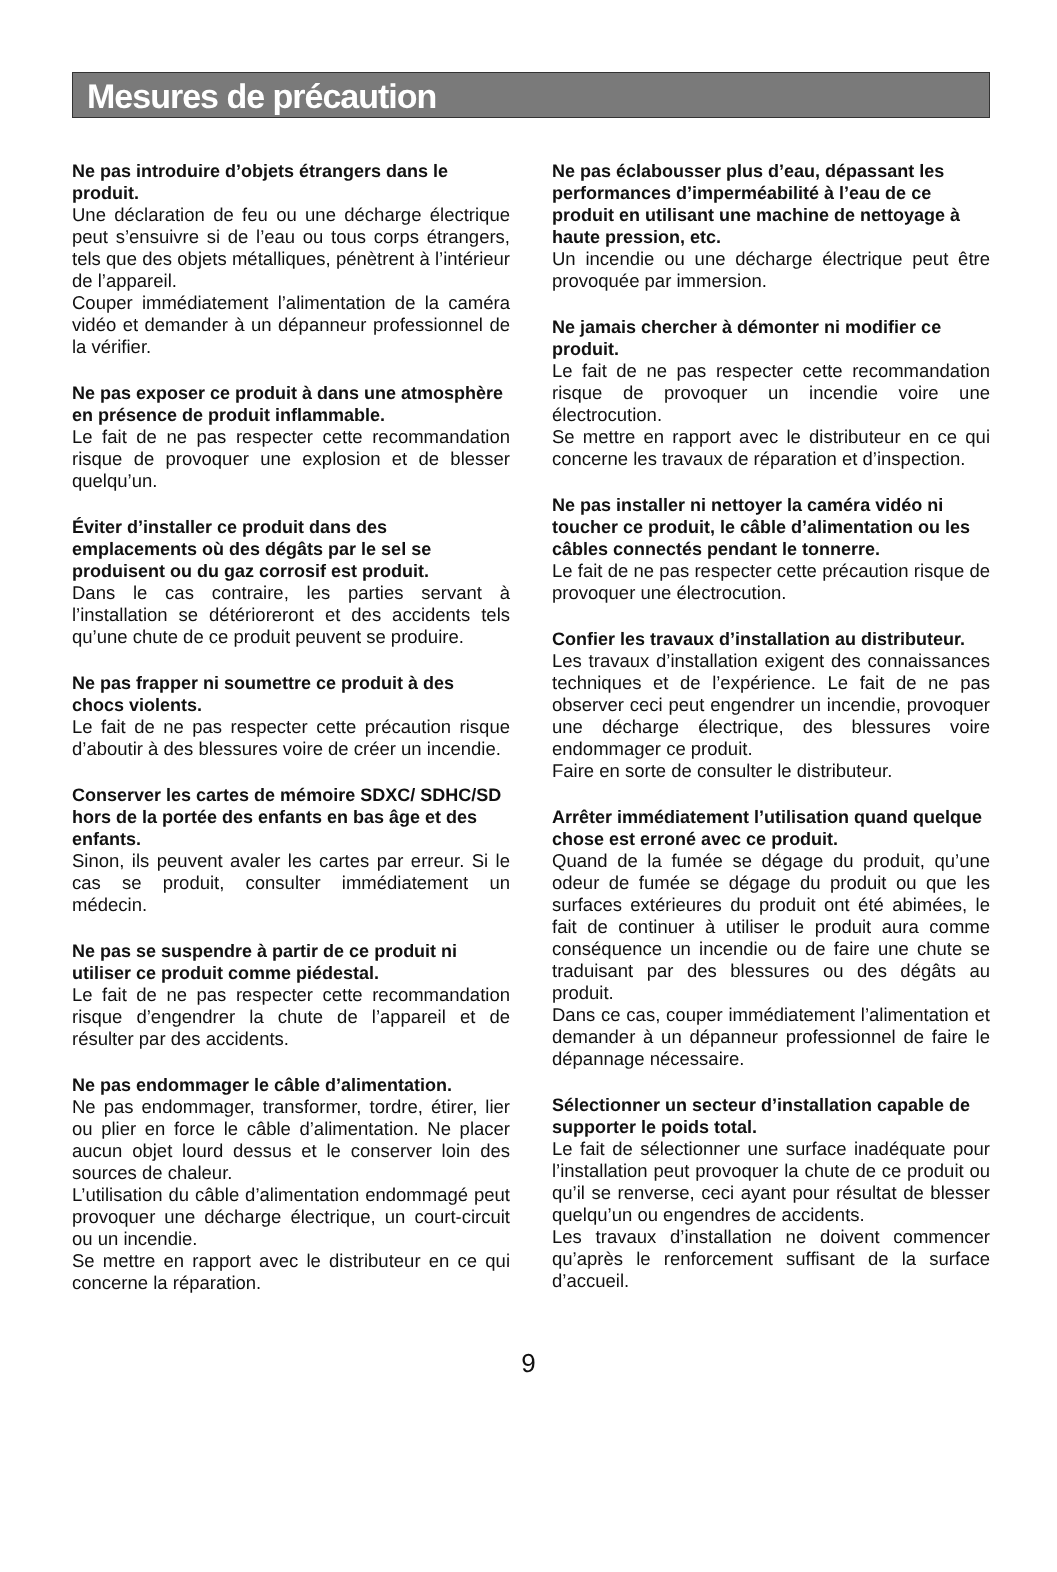Mesures de précaution
Ne pas introduire d’objets étrangers dans le produit.
Une déclaration de feu ou une décharge électrique peut s’ensuivre si de l’eau ou tous corps étrangers, tels que des objets métalliques, pénètrent à l’intérieur de l’appareil.
Couper immédiatement l’alimentation de la caméra vidéo et demander à un dépanneur professionnel de la vérifier.
Ne pas exposer ce produit à dans une atmosphère en présence de produit inflammable.
Le fait de ne pas respecter cette recommandation risque de provoquer une explosion et de blesser quelqu’un.
Éviter d’installer ce produit dans des emplacements où des dégâts par le sel se produisent ou du gaz corrosif est produit.
Dans le cas contraire, les parties servant à l’installation se détérioreront et des accidents tels qu’une chute de ce produit peuvent se produire.
Ne pas frapper ni soumettre ce produit à des chocs violents.
Le fait de ne pas respecter cette précaution risque d’aboutir à des blessures voire de créer un incendie.
Conserver les cartes de mémoire SDXC/ SDHC/SD hors de la portée des enfants en bas âge et des enfants.
Sinon, ils peuvent avaler les cartes par erreur. Si le cas se produit, consulter immédiatement un médecin.
Ne pas se suspendre à partir de ce produit ni utiliser ce produit comme piédestal.
Le fait de ne pas respecter cette recommandation risque d’engendrer la chute de l’appareil et de résulter par des accidents.
Ne pas endommager le câble d’alimentation.
Ne pas endommager, transformer, tordre, étirer, lier ou plier en force le câble d’alimentation. Ne placer aucun objet lourd dessus et le conserver loin des sources de chaleur.
L’utilisation du câble d’alimentation endommagé peut provoquer une décharge électrique, un court-circuit ou un incendie.
Se mettre en rapport avec le distributeur en ce qui concerne la réparation.
Ne pas éclabousser plus d’eau, dépassant les performances d’imperméabilité à l’eau de ce produit en utilisant une machine de nettoyage à haute pression, etc.
Un incendie ou une décharge électrique peut être provoquée par immersion.
Ne jamais chercher à démonter ni modifier ce produit.
Le fait de ne pas respecter cette recommandation risque de provoquer un incendie voire une électrocution.
Se mettre en rapport avec le distributeur en ce qui concerne les travaux de réparation et d’inspection.
Ne pas installer ni nettoyer la caméra vidéo ni toucher ce produit, le câble d’alimentation ou les câbles connectés pendant le tonnerre.
Le fait de ne pas respecter cette précaution risque de provoquer une électrocution.
Confier les travaux d’installation au distributeur.
Les travaux d’installation exigent des connaissances techniques et de l’expérience. Le fait de ne pas observer ceci peut engendrer un incendie, provoquer une décharge électrique, des blessures voire endommager ce produit.
Faire en sorte de consulter le distributeur.
Arrêter immédiatement l’utilisation quand quelque chose est erroné avec ce produit.
Quand de la fumée se dégage du produit, qu’une odeur de fumée se dégage du produit ou que les surfaces extérieures du produit ont été abimées, le fait de continuer à utiliser le produit aura comme conséquence un incendie ou de faire une chute se traduisant par des blessures ou des dégâts au produit.
Dans ce cas, couper immédiatement l’alimentation et demander à un dépanneur professionnel de faire le dépannage nécessaire.
Sélectionner un secteur d’installation capable de supporter le poids total.
Le fait de sélectionner une surface inadéquate pour l’installation peut provoquer la chute de ce produit ou qu’il se renverse, ceci ayant pour résultat de blesser quelqu’un ou engendres de accidents.
Les travaux d’installation ne doivent commencer qu’après le renforcement suffisant de la surface d’accueil.
9